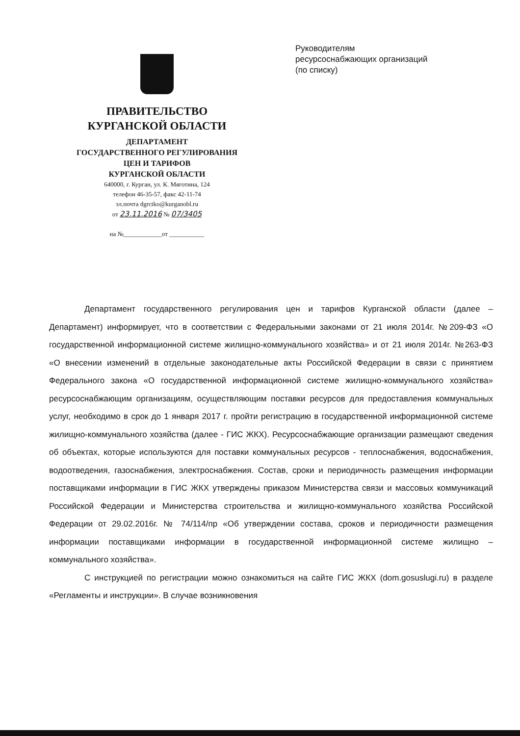ПРАВИТЕЛЬСТВО
КУРГАНСКОЙ ОБЛАСТИ
ДЕПАРТАМЕНТ
ГОСУДАРСТВЕННОГО РЕГУЛИРОВАНИЯ
ЦЕН И ТАРИФОВ
КУРГАНСКОЙ ОБЛАСТИ
640000, г. Курган, ул. К. Мяготина, 124
телефон 46-35-57, факс 42-11-74
эл.почта dgrctko@kurganobl.ru
от 23.11.2016 № 07/3405
на №____________от ___________
Руководителям
ресурсоснабжающих организаций
(по списку)
Департамент государственного регулирования цен и тарифов Курганской области (далее – Департамент) информирует, что в соответствии с Федеральными законами от 21 июля 2014г. №209-ФЗ «О государственной информационной системе жилищно-коммунального хозяйства» и от 21 июля 2014г. №263-ФЗ «О внесении изменений в отдельные законодательные акты Российской Федерации в связи с принятием Федерального закона «О государственной информационной системе жилищно-коммунального хозяйства» ресурсоснабжающим организациям, осуществляющим поставки ресурсов для предоставления коммунальных услуг, необходимо в срок до 1 января 2017 г. пройти регистрацию в государственной информационной системе жилищно-коммунального хозяйства (далее - ГИС ЖКХ). Ресурсоснабжающие организации размещают сведения об объектах, которые используются для поставки коммунальных ресурсов - теплоснабжения, водоснабжения, водоотведения, газоснабжения, электроснабжения. Состав, сроки и периодичность размещения информации поставщиками информации в ГИС ЖКХ утверждены приказом Министерства связи и массовых коммуникаций Российской Федерации и Министерства строительства и жилищно-коммунального хозяйства Российской Федерации от 29.02.2016г. № 74/114/пр «Об утверждении состава, сроков и периодичности размещения информации поставщиками информации в государственной информационной системе жилищно – коммунального хозяйства».
С инструкцией по регистрации можно ознакомиться на сайте ГИС ЖКХ (dom.gosuslugi.ru) в разделе «Регламенты и инструкции». В случае возникновения